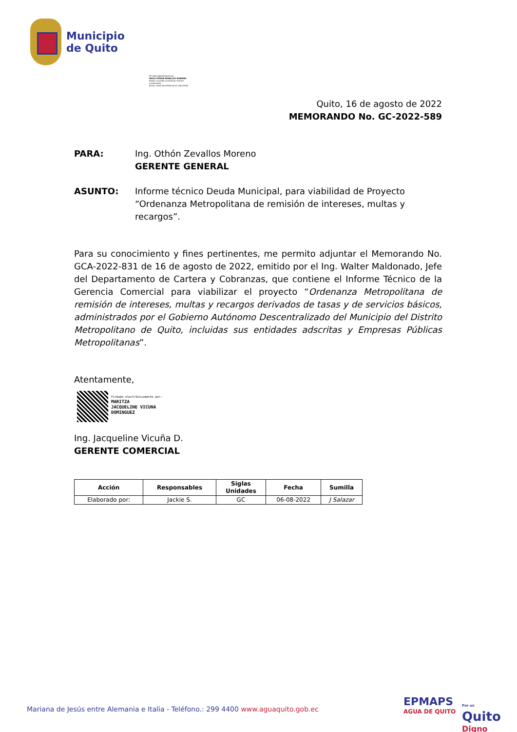Municipio
de Quito
Firmado digitalmente por:
HUGO OTHON ZEVALLOS MORENO
Razón: G Jurídica Continuar trámite
Localización:
Fecha: 2022-08-22T09:16:41.336-05:00
Quito, 16 de agosto de 2022
MEMORANDO No. GC-2022-589
PARA: Ing. Othón Zevallos Moreno
GERENTE GENERAL
ASUNTO: Informe técnico Deuda Municipal, para viabilidad de Proyecto “Ordenanza Metropolitana de remisión de intereses, multas y recargos”.
Para su conocimiento y fines pertinentes, me permito adjuntar el Memorando No. GCA-2022-831 de 16 de agosto de 2022, emitido por el Ing. Walter Maldonado, Jefe del Departamento de Cartera y Cobranzas, que contiene el Informe Técnico de la Gerencia Comercial para viabilizar el proyecto “Ordenanza Metropolitana de remisión de intereses, multas y recargos derivados de tasas y de servicios básicos, administrados por el Gobierno Autónomo Descentralizado del Municipio del Distrito Metropolitano de Quito, incluidas sus entidades adscritas y Empresas Públicas Metropolitanas”.
Atentamente,
Firmado electrónicamente por:
MARITZA
JACQUELINE VICUNA
DOMINGUEZ
Ing. Jacqueline Vicuña D.
GERENTE COMERCIAL
| Acción | Responsables | Siglas Unidades | Fecha | Sumilla |
| --- | --- | --- | --- | --- |
| Elaborado por: | Jackie S. | GC | 06-08-2022 | J Salazar |
Mariana de Jesús entre Alemania e Italia - Teléfono.: 299 4400 www.aguaquito.gob.ec
EPMAPS
AGUA DE QUITO
Por un
Quito
Digno